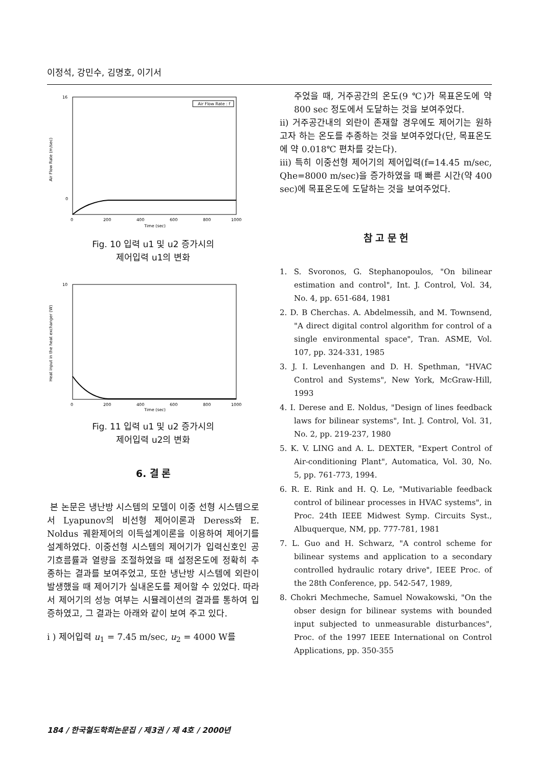이정석, 강민수, 김명호, 이기서
16
0
0
200
400
600
800
1000
Time (sec)
Air Flow Rate : f
Air Flow Rate (m/sec)
Fig. 10 입력 u1 및 u2 증가시의
제어입력 u1의 변화
10
0
200
400
600
800
1000
Time (sec)
Heat input in the heat exchanger (W)
Fig. 11 입력 u1 및 u2 증가시의
제어입력 u2의 변화
6. 결 론
본 논문은 냉난방 시스템의 모델이 이중 선형 시스템으로서 Lyapunov의 비선형 제어이론과 Deress와 E. Noldus 궤환제어의 이득설계이론을 이용하여 제어기를 설계하였다. 이중선형 시스템의 제어기가 입력신호인 공기흐름률과 열량을 조절하였을 때 설정온도에 정확히 추종하는 결과를 보여주었고, 또한 냉난방 시스템에 외란이 발생했을 때 제어기가 실내온도를 제어할 수 있었다. 따라서 제어기의 성능 여부는 시뮬레이션의 결과를 통하여 입증하였고, 그 결과는 아래와 같이 보여 주고 있다.
i ) 제어입력 u<sub>1</sub> = 7.45 m/sec, u<sub>2</sub> = 4000 W를
주었을 때, 거주공간의 온도(9 ℃)가 목표온도에 약 800 sec 정도에서 도달하는 것을 보여주었다.
ii) 거주공간내의 외란이 존재할 경우에도 제어기는 원하고자 하는 온도를 추종하는 것을 보여주었다(단, 목표온도에 약 0.018℃ 편차를 갖는다).
iii) 특히 이중선형 제어기의 제어입력(f=14.45 m/sec, Qhe=8000 m/sec)을 증가하였을 때 빠른 시간(약 400 sec)에 목표온도에 도달하는 것을 보여주었다.
참 고 문 헌
1. S. Svoronos, G. Stephanopoulos, "On bilinear estimation and control", Int. J. Control, Vol. 34, No. 4, pp. 651-684, 1981
2. D. B Cherchas. A. Abdelmessih, and M. Townsend, "A direct digital control algorithm for control of a single environmental space", Tran. ASME, Vol. 107, pp. 324-331, 1985
3. J. I. Levenhangen and D. H. Spethman, "HVAC Control and Systems", New York, McGraw-Hill, 1993
4. I. Derese and E. Noldus, "Design of lines feedback laws for bilinear systems", Int. J. Control, Vol. 31, No. 2, pp. 219-237, 1980
5. K. V. LING and A. L. DEXTER, "Expert Control of Air-conditioning Plant", Automatica, Vol. 30, No. 5, pp. 761-773, 1994.
6. R. E. Rink and H. Q. Le, "Mutivariable feedback control of bilinear processes in HVAC systems", in Proc. 24th IEEE Midwest Symp. Circuits Syst., Albuquerque, NM, pp. 777-781, 1981
7. L. Guo and H. Schwarz, "A control scheme for bilinear systems and application to a secondary controlled hydraulic rotary drive", IEEE Proc. of the 28th Conference, pp. 542-547, 1989,
8. Chokri Mechmeche, Samuel Nowakowski, "On the obser design for bilinear systems with bounded input subjected to unmeasurable disturbances", Proc. of the 1997 IEEE International on Control Applications, pp. 350-355
184 / 한국철도학회논문집 / 제3권 / 제 4호 / 2000년